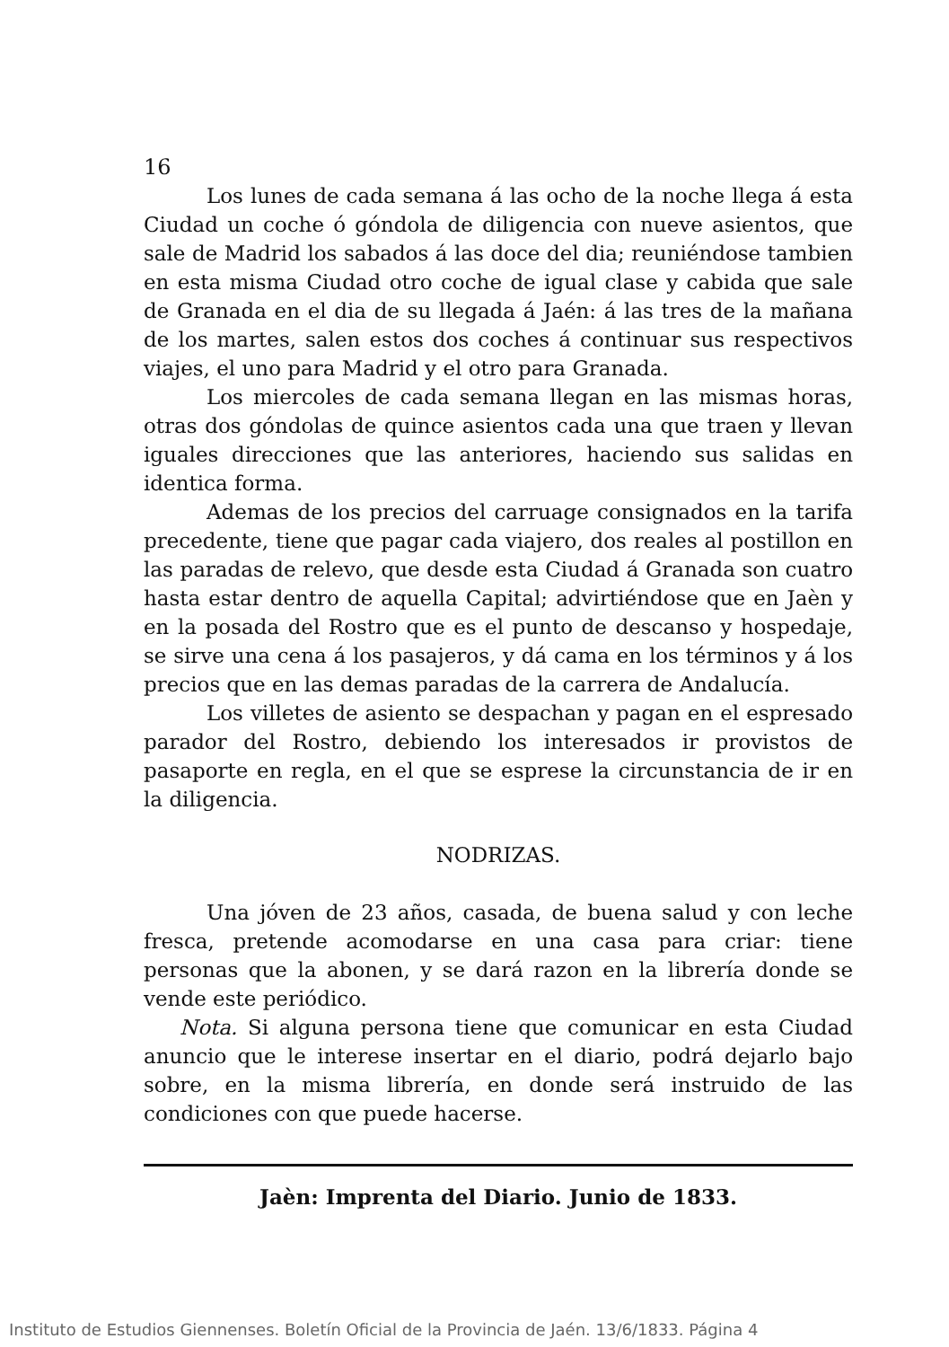16
Los lunes de cada semana á las ocho de la noche llega á esta Ciudad un coche ó góndola de diligencia con nueve asientos, que sale de Madrid los sabados á las doce del dia; reuniéndose tambien en esta misma Ciudad otro coche de igual clase y cabida que sale de Granada en el dia de su llegada á Jaén: á las tres de la mañana de los martes, salen estos dos coches á continuar sus respectivos viajes, el uno para Madrid y el otro para Granada.
Los miercoles de cada semana llegan en las mismas horas, otras dos góndolas de quince asientos cada una que traen y llevan iguales direcciones que las anteriores, haciendo sus salidas en identica forma.
Ademas de los precios del carruage consignados en la tarifa precedente, tiene que pagar cada viajero, dos reales al postillon en las paradas de relevo, que desde esta Ciudad á Granada son cuatro hasta estar dentro de aquella Capital; advirtiéndose que en Jaèn y en la posada del Rostro que es el punto de descanso y hospedaje, se sirve una cena á los pasajeros, y dá cama en los términos y á los precios que en las demas paradas de la carrera de Andalucía.
Los villetes de asiento se despachan y pagan en el espresado parador del Rostro, debiendo los interesados ir provistos de pasaporte en regla, en el que se esprese la circunstancia de ir en la diligencia.
NODRIZAS.
Una jóven de 23 años, casada, de buena salud y con leche fresca, pretende acomodarse en una casa para criar: tiene personas que la abonen, y se dará razon en la librería donde se vende este periódico.
Nota. Si alguna persona tiene que comunicar en esta Ciudad anuncio que le interese insertar en el diario, podrá dejarlo bajo sobre, en la misma librería, en donde será instruido de las condiciones con que puede hacerse.
Jaèn: Imprenta del Diario. Junio de 1833.
Instituto de Estudios Giennenses. Boletín Oficial de la Provincia de Jaén. 13/6/1833. Página 4